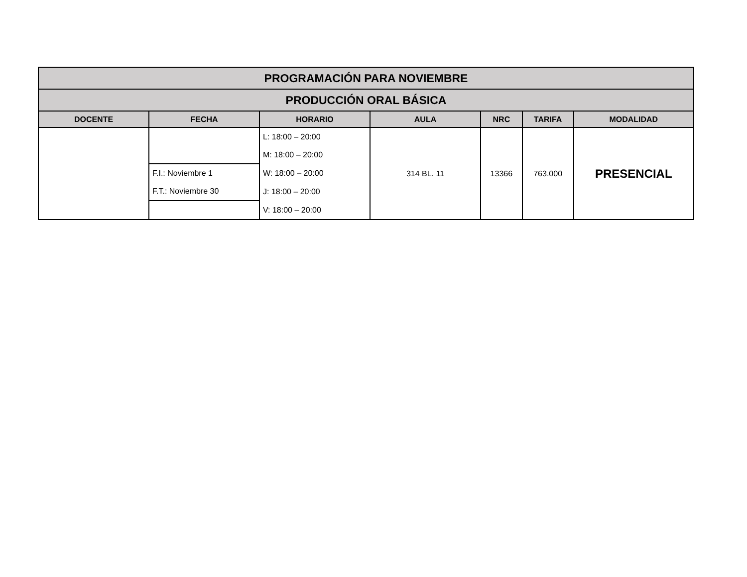| PROGRAMACIÓN PARA NOVIEMBRE | | | | | | |
| PRODUCCIÓN ORAL BÁSICA | | | | | | |
| DOCENTE | FECHA | HORARIO | AULA | NRC | TARIFA | MODALIDAD |
| | | L: 18:00 – 20:00 | 314 BL. 11 | 13366 | 763.000 | PRESENCIAL |
| | | M: 18:00 – 20:00 | | | | |
| | F.I.: Noviembre 1 | W: 18:00 – 20:00 | | | | |
| | F.T.: Noviembre 30 | J: 18:00 – 20:00 | | | | |
| | | V: 18:00 – 20:00 | | | | |